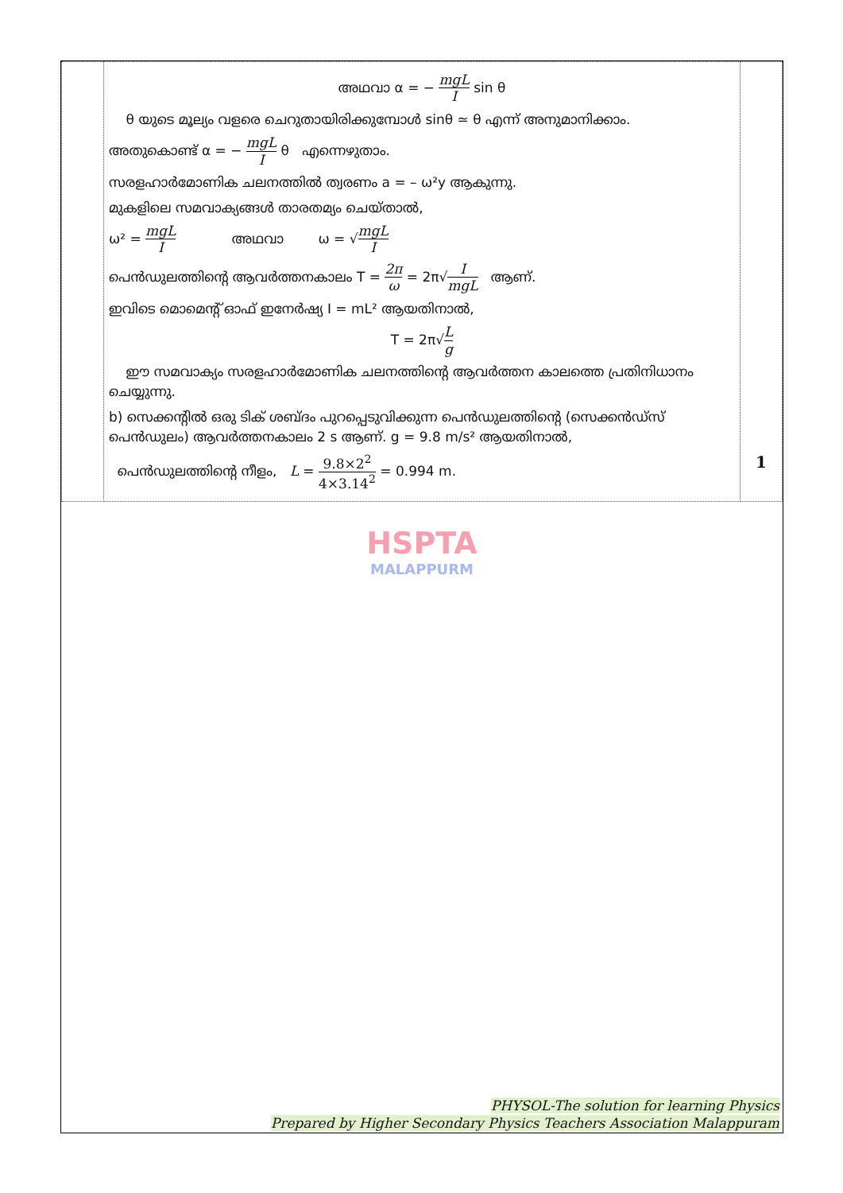| | അഥവാ α = − mgL I sin θ θ യുടെ മൂല്യം വളരെ ചെറുതായിരിക്കുമ്പോൾ sinθ ≃ θ എന്ന് അനുമാനിക്കാം. അതുകൊണ്ട് α = − mgL I θ എന്നെഴുതാം. സരളഹാർമോണിക ചലനത്തിൽ ത്വരണം a = – ω²y ആകുന്നു. മുകളിലെ സമവാക്യങ്ങൾ താരതമ്യം ചെയ്താൽ, ω² = mgL I അഥവാ ω = √ mgL I പെൻഡുലത്തിന്റെ ആവർത്തനകാലം T = 2π ω = 2π√ I mgL ആണ്. ഇവിടെ മൊമെന്റ് ഓഫ് ഇനേർഷ്യ I = mL² ആയതിനാൽ, T = 2π√ L g ഈ സമവാക്യം സരളഹാർമോണിക ചലനത്തിന്റെ ആവർത്തന കാലത്തെ പ്രതിനിധാനം ചെയ്യുന്നു. b) സെക്കന്റിൽ ഒരു ടിക് ശബ്ദം പുറപ്പെടുവിക്കുന്ന പെൻഡുലത്തിന്റെ (സെക്കൻഡ്സ് പെൻഡുലം) ആവർത്തനകാലം 2 s ആണ്. g = 9.8 m/s² ആയതിനാൽ, പെൻഡുലത്തിന്റെ നീളം, L = 9.8×2<sup>2</sup> 4×3.14<sup>2</sup> = 0.994 m. | 1 |
HSPTA
MALAPPURM
PHYSOL-The solution for learning Physics
Prepared by Higher Secondary Physics Teachers Association Malappuram